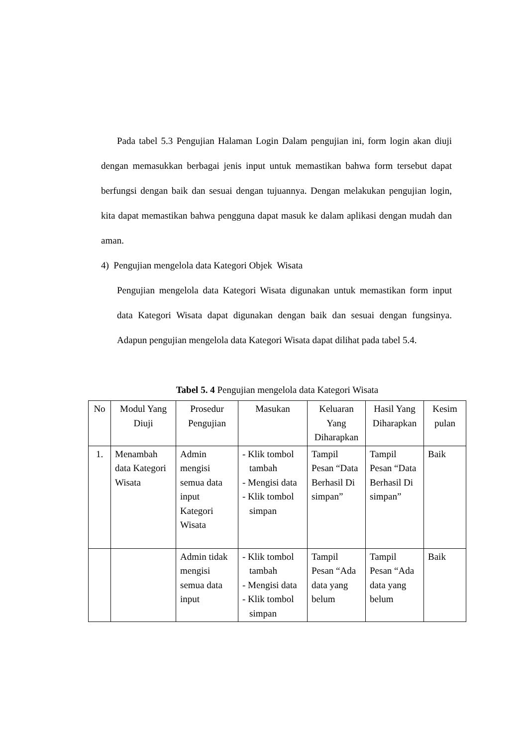Pada tabel 5.3 Pengujian Halaman Login Dalam pengujian ini, form login akan diuji dengan memasukkan berbagai jenis input untuk memastikan bahwa form tersebut dapat berfungsi dengan baik dan sesuai dengan tujuannya. Dengan melakukan pengujian login, kita dapat memastikan bahwa pengguna dapat masuk ke dalam aplikasi dengan mudah dan aman.
4) Pengujian mengelola data Kategori Objek Wisata
Pengujian mengelola data Kategori Wisata digunakan untuk memastikan form input data Kategori Wisata dapat digunakan dengan baik dan sesuai dengan fungsinya. Adapun pengujian mengelola data Kategori Wisata dapat dilihat pada tabel 5.4.
Tabel 5. 4 Pengujian mengelola data Kategori Wisata
| No | Modul Yang Diuji | Prosedur Pengujian | Masukan | Keluaran Yang Diharapkan | Hasil Yang Diharapkan | Kesim pulan |
| --- | --- | --- | --- | --- | --- | --- |
| 1. | Menambah data Kategori Wisata | Admin mengisi semua data input Kategori Wisata | - Klik tombol tambah - Mengisi data - Klik tombol simpan | Tampil Pesan “Data Berhasil Di simpan” | Tampil Pesan “Data Berhasil Di simpan” | Baik |
| | | Admin tidak mengisi semua data input | - Klik tombol tambah - Mengisi data - Klik tombol simpan | Tampil Pesan “Ada data yang belum | Tampil Pesan “Ada data yang belum | Baik |